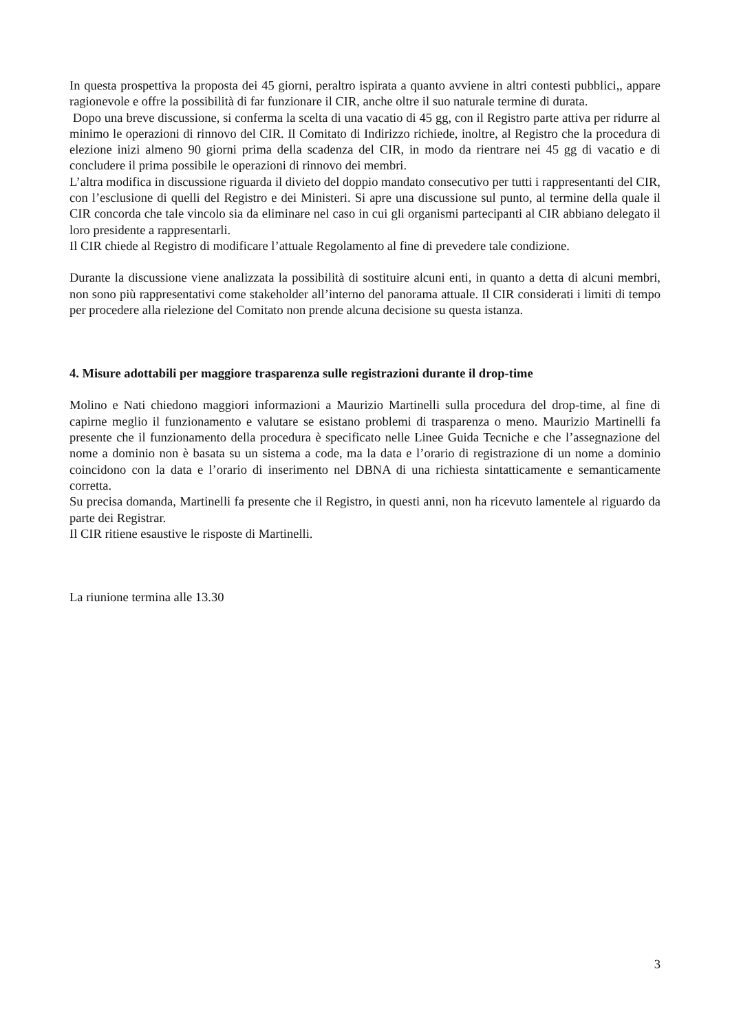In questa prospettiva la proposta dei 45 giorni, peraltro ispirata a quanto avviene in altri contesti pubblici,, appare ragionevole e offre la possibilità di far funzionare il CIR, anche oltre il suo naturale termine di durata.
Dopo una breve discussione, si conferma la scelta di una vacatio di 45 gg, con il Registro parte attiva per ridurre al minimo le operazioni di rinnovo del CIR. Il Comitato di Indirizzo richiede, inoltre, al Registro che la procedura di elezione inizi almeno 90 giorni prima della scadenza del CIR, in modo da rientrare nei 45 gg di vacatio e di concludere il prima possibile le operazioni di rinnovo dei membri.
L’altra modifica in discussione riguarda il divieto del doppio mandato consecutivo per tutti i rappresentanti del CIR, con l’esclusione di quelli del Registro e dei Ministeri. Si apre una discussione sul punto, al termine della quale il CIR concorda che tale vincolo sia da eliminare nel caso in cui gli organismi partecipanti al CIR abbiano delegato il loro presidente a rappresentarli.
Il CIR chiede al Registro di modificare l’attuale Regolamento al fine di prevedere tale condizione.
Durante la discussione viene analizzata la possibilità di sostituire alcuni enti, in quanto a detta di alcuni membri, non sono più rappresentativi come stakeholder all’interno del panorama attuale. Il CIR considerati i limiti di tempo per procedere alla rielezione del Comitato non prende alcuna decisione su questa istanza.
4. Misure adottabili per maggiore trasparenza sulle registrazioni durante il drop-time
Molino e Nati chiedono maggiori informazioni a Maurizio Martinelli sulla procedura del drop-time, al fine di capirne meglio il funzionamento e valutare se esistano problemi di trasparenza o meno. Maurizio Martinelli fa presente che il funzionamento della procedura è specificato nelle Linee Guida Tecniche e che l’assegnazione del nome a dominio non è basata su un sistema a code, ma la data e l’orario di registrazione di un nome a dominio coincidono con la data e l’orario di inserimento nel DBNA di una richiesta sintatticamente e semanticamente corretta.
Su precisa domanda, Martinelli fa presente che il Registro, in questi anni, non ha ricevuto lamentele al riguardo da parte dei Registrar.
Il CIR ritiene esaustive le risposte di Martinelli.
La riunione termina alle 13.30
3